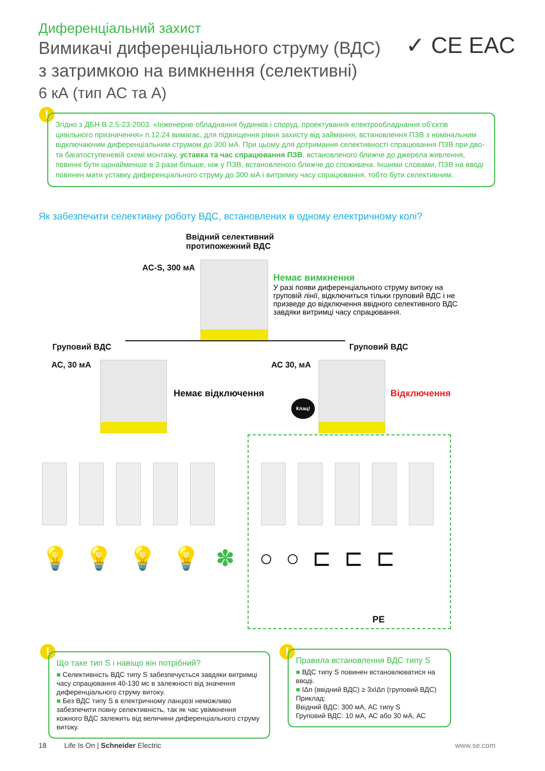Диференціальний захист
Вимикачі диференціального струму (ВДС)
з затримкою на вимкнення (селективні)
6 кА (тип АС та А)
✓ CE EAC
!
Згідно з ДБН В.2.5-23-2003. «Інженерне обладнання будинків і споруд. проектування електрообладнання об'єктів цивільного призначення» п.12.24 вимагає, для підвищення рівня захисту від займання, встановлення ПЗВ з номінальним відключаючим диференціальним струмом до 300 мА. При цьому для дотримання селективності спрацювання ПЗВ при дво- та багатоступеневій схемі монтажу, уставка та час спрацювання ПЗВ, встановленого ближче до джерела живлення, повинні бути щонайменше в 3 рази більше, ніж у ПЗВ, встановленого ближче до споживача. Іншими словами, ПЗВ на вводі повинен мати уставку диференціального струму до 300 мА і витримку часу спрацювання, тобто бути селективним.
Як забезпечити селективну роботу ВДС, встановлених в одному електричному колі?
Ввідний селективний
протипожежний ВДС
AC-S, 300 мА
Немає вимкнення
У разі появи диференціального струму витоку на груповій лінії, відключиться тільки груповий ВДС і не призведе до відключення ввідного селективного ВДС завдяки витримці часу спрацювання.
Груповий ВДС
АС, 30 мА
Груповий ВДС
АС 30, мА
Немає відключення
Клац!
Відключення
💡💡💡💡✽ ○○⊏⊏⊏
PE
!
Що таке тип S і навіщо він потрібний?
■ Селективність ВДС типу S забезпечується завдяки витримці часу спрацювання 40-130 мс в залежності від значення диференціального струму витоку.
■ Без ВДС типу S в електричному ланцюзі неможливо забезпечити повну селективність, так як час увімкнення кожного ВДС залежить від величини диференціального струму витоку.
!
Правила встановлення ВДС типу S
■ ВДС типу S повинен встановлюватися на вводі.
■ IΔn (ввідний ВДС) ≥ 3xIΔn (груповий ВДС)
Приклад:
Ввідний ВДС: 300 мА, АС типу S
Груповий ВДС: 10 мА, АС або 30 мА, АС
18
Life Is On | Schneider Electric
www.se.com